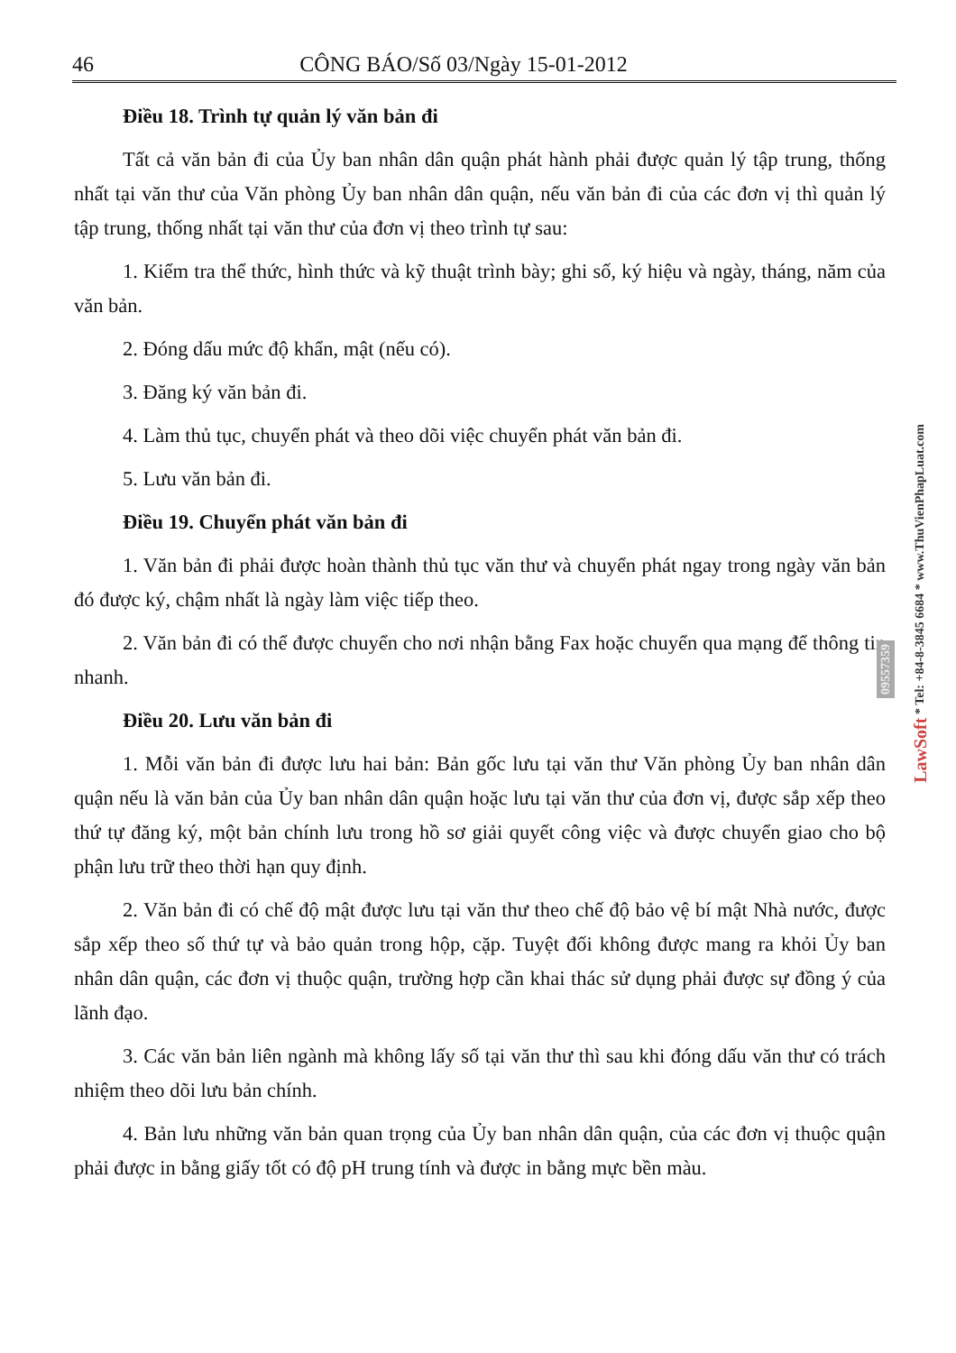46 CÔNG BÁO/Số 03/Ngày 15-01-2012
Điều 18. Trình tự quản lý văn bản đi
Tất cả văn bản đi của Ủy ban nhân dân quận phát hành phải được quản lý tập trung, thống nhất tại văn thư của Văn phòng Ủy ban nhân dân quận, nếu văn bản đi của các đơn vị thì quản lý tập trung, thống nhất tại văn thư của đơn vị theo trình tự sau:
1. Kiểm tra thể thức, hình thức và kỹ thuật trình bày; ghi số, ký hiệu và ngày, tháng, năm của văn bản.
2. Đóng dấu mức độ khẩn, mật (nếu có).
3. Đăng ký văn bản đi.
4. Làm thủ tục, chuyển phát và theo dõi việc chuyển phát văn bản đi.
5. Lưu văn bản đi.
Điều 19. Chuyển phát văn bản đi
1. Văn bản đi phải được hoàn thành thủ tục văn thư và chuyển phát ngay trong ngày văn bản đó được ký, chậm nhất là ngày làm việc tiếp theo.
2. Văn bản đi có thể được chuyển cho nơi nhận bằng Fax hoặc chuyển qua mạng để thông tin nhanh.
Điều 20. Lưu văn bản đi
1. Mỗi văn bản đi được lưu hai bản: Bản gốc lưu tại văn thư Văn phòng Ủy ban nhân dân quận nếu là văn bản của Ủy ban nhân dân quận hoặc lưu tại văn thư của đơn vị, được sắp xếp theo thứ tự đăng ký, một bản chính lưu trong hồ sơ giải quyết công việc và được chuyển giao cho bộ phận lưu trữ theo thời hạn quy định.
2. Văn bản đi có chế độ mật được lưu tại văn thư theo chế độ bảo vệ bí mật Nhà nước, được sắp xếp theo số thứ tự và bảo quản trong hộp, cặp. Tuyệt đối không được mang ra khỏi Ủy ban nhân dân quận, các đơn vị thuộc quận, trường hợp cần khai thác sử dụng phải được sự đồng ý của lãnh đạo.
3. Các văn bản liên ngành mà không lấy số tại văn thư thì sau khi đóng dấu văn thư có trách nhiệm theo dõi lưu bản chính.
4. Bản lưu những văn bản quan trọng của Ủy ban nhân dân quận, của các đơn vị thuộc quận phải được in bằng giấy tốt có độ pH trung tính và được in bằng mực bền màu.
LawSoft * Tel: +84-8-3845 6684 * www.ThuVienPhapLuat.com
09557359